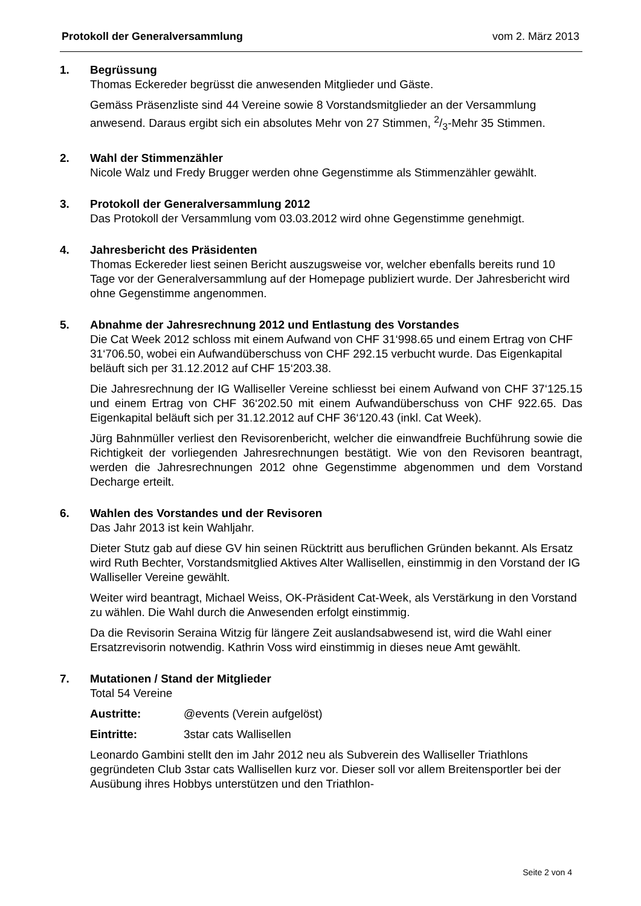Protokoll der Generalversammlung vom 2. März 2013
1. Begrüssung
Thomas Eckereder begrüsst die anwesenden Mitglieder und Gäste.
Gemäss Präsenzliste sind 44 Vereine sowie 8 Vorstandsmitglieder an der Versammlung anwesend. Daraus ergibt sich ein absolutes Mehr von 27 Stimmen, 2/3-Mehr 35 Stimmen.
2. Wahl der Stimmenzähler
Nicole Walz und Fredy Brugger werden ohne Gegenstimme als Stimmenzähler gewählt.
3. Protokoll der Generalversammlung 2012
Das Protokoll der Versammlung vom 03.03.2012 wird ohne Gegenstimme genehmigt.
4. Jahresbericht des Präsidenten
Thomas Eckereder liest seinen Bericht auszugsweise vor, welcher ebenfalls bereits rund 10 Tage vor der Generalversammlung auf der Homepage publiziert wurde. Der Jahresbericht wird ohne Gegenstimme angenommen.
5. Abnahme der Jahresrechnung 2012 und Entlastung des Vorstandes
Die Cat Week 2012 schloss mit einem Aufwand von CHF 31‘998.65 und einem Ertrag von CHF 31‘706.50, wobei ein Aufwandüberschuss von CHF 292.15 verbucht wurde. Das Eigenkapital beläuft sich per 31.12.2012 auf CHF 15‘203.38.
Die Jahresrechnung der IG Walliseller Vereine schliesst bei einem Aufwand von CHF 37‘125.15 und einem Ertrag von CHF 36‘202.50 mit einem Aufwandüberschuss von CHF 922.65. Das Eigenkapital beläuft sich per 31.12.2012 auf CHF 36‘120.43 (inkl. Cat Week).
Jürg Bahnmüller verliest den Revisorenbericht, welcher die einwandfreie Buchführung sowie die Richtigkeit der vorliegenden Jahresrechnungen bestätigt. Wie von den Revisoren beantragt, werden die Jahresrechnungen 2012 ohne Gegenstimme abgenommen und dem Vorstand Decharge erteilt.
6. Wahlen des Vorstandes und der Revisoren
Das Jahr 2013 ist kein Wahljahr.
Dieter Stutz gab auf diese GV hin seinen Rücktritt aus beruflichen Gründen bekannt. Als Ersatz wird Ruth Bechter, Vorstandsmitglied Aktives Alter Wallisellen, einstimmig in den Vorstand der IG Walliseller Vereine gewählt.
Weiter wird beantragt, Michael Weiss, OK-Präsident Cat-Week, als Verstärkung in den Vorstand zu wählen. Die Wahl durch die Anwesenden erfolgt einstimmig.
Da die Revisorin Seraina Witzig für längere Zeit auslandsabwesend ist, wird die Wahl einer Ersatzrevisorin notwendig. Kathrin Voss wird einstimmig in dieses neue Amt gewählt.
7. Mutationen / Stand der Mitglieder
Total 54 Vereine
Austritte: @events (Verein aufgelöst)
Eintritte: 3star cats Wallisellen
Leonardo Gambini stellt den im Jahr 2012 neu als Subverein des Walliseller Triathlons gegründeten Club 3star cats Wallisellen kurz vor. Dieser soll vor allem Breitensportler bei der Ausübung ihres Hobbys unterstützen und den Triathlon-
Seite 2 von 4